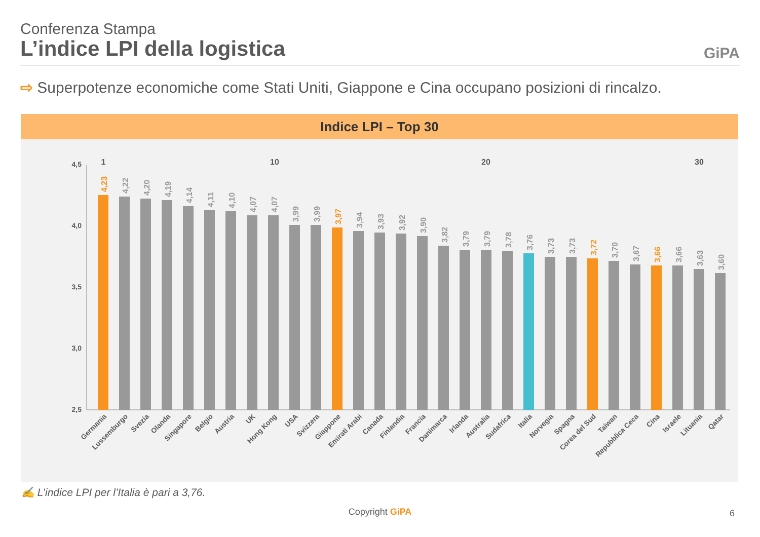Conferenza Stampa
L’indice LPI della logistica GiPA
⇨ Superpotenze economiche come Stati Uniti, Giappone e Cina occupano posizioni di rincalzo.
Indice LPI – Top 30
4,5
4,0
3,5
3,0
2,5
1
10
20
30
Germania
Lussemburgo
Svezia
Olanda
Singapore
Belgio
Austria
UK
Hong Kong
USA
Svizzera
Giappone
Emirati Arabi
Canada
Finlandia
Francia
Danimarca
Irlanda
Australia
Sudafrica
Italia
Norvegia
Spagna
Corea del Sud
Taiwan
Repubblica Ceca
Cina
Israele
Lituania
Qatar
4,23
4,22
4,20
4,19
4,14
4,11
4,10
4,07
4,07
3,99
3,99
3,97
3,94
3,93
3,92
3,90
3,82
3,79
3,79
3,78
3,76
3,73
3,73
3,72
3,70
3,67
3,66
3,66
3,63
3,60
✍ L’indice LPI per l’Italia è pari a 3,76.
Copyright GiPA 6